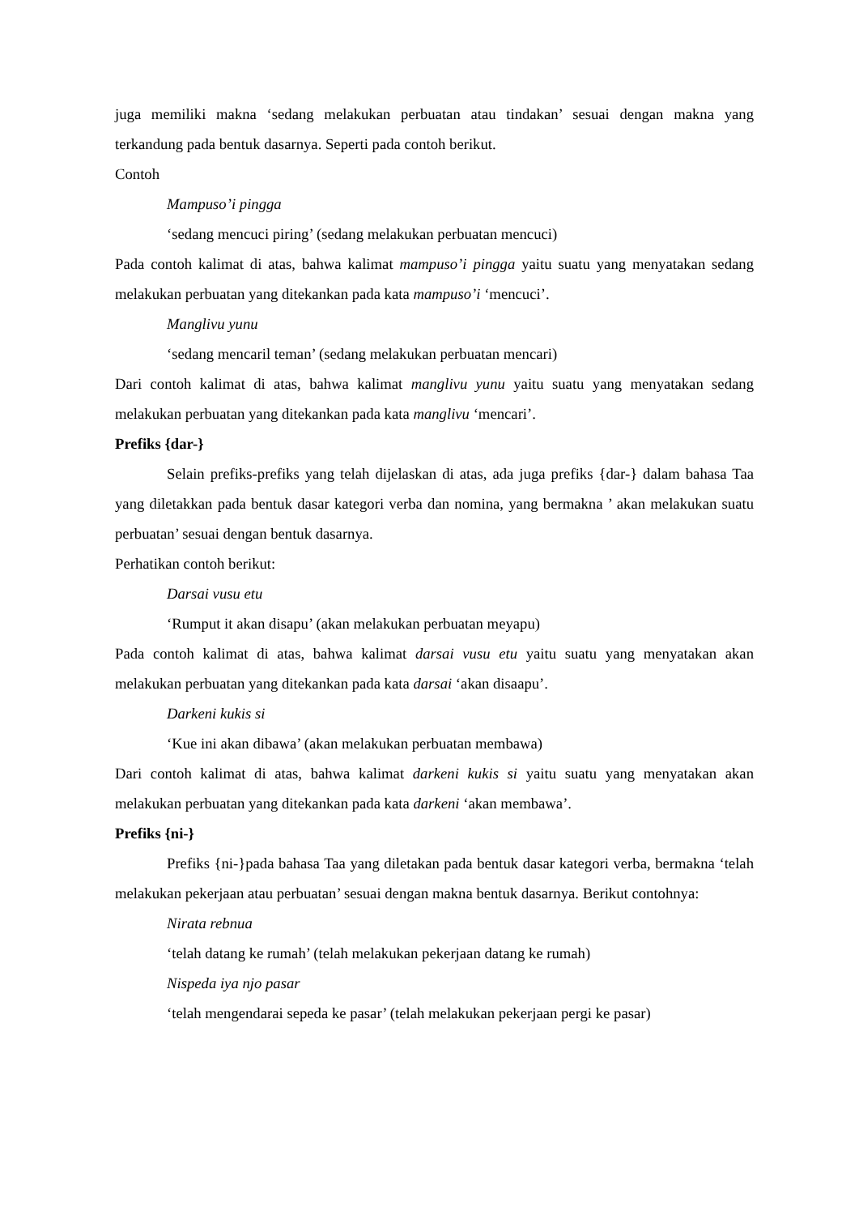juga memiliki makna ‘sedang melakukan perbuatan atau tindakan’ sesuai dengan makna yang terkandung pada bentuk dasarnya. Seperti pada contoh berikut.
Contoh
Mampuso’i pingga
‘sedang mencuci piring’ (sedang melakukan perbuatan mencuci)
Pada contoh kalimat di atas, bahwa kalimat mampuso’i pingga yaitu suatu yang menyatakan sedang melakukan perbuatan yang ditekankan pada kata mampuso’i ‘mencuci’.
Manglivu yunu
‘sedang mencaril teman’ (sedang melakukan perbuatan mencari)
Dari contoh kalimat di atas, bahwa kalimat manglivu yunu yaitu suatu yang menyatakan sedang melakukan perbuatan yang ditekankan pada kata manglivu ‘mencari’.
Prefiks {dar-}
Selain prefiks-prefiks yang telah dijelaskan di atas, ada juga prefiks {dar-} dalam bahasa Taa yang diletakkan pada bentuk dasar kategori verba dan nomina, yang bermakna ’ akan melakukan suatu perbuatan’ sesuai dengan bentuk dasarnya.
Perhatikan contoh berikut:
Darsai vusu etu
‘Rumput it akan disapu’ (akan melakukan perbuatan meyapu)
Pada contoh kalimat di atas, bahwa kalimat darsai vusu etu yaitu suatu yang menyatakan akan melakukan perbuatan yang ditekankan pada kata darsai ‘akan disaapu’.
Darkeni kukis si
‘Kue ini akan dibawa’ (akan melakukan perbuatan membawa)
Dari contoh kalimat di atas, bahwa kalimat darkeni kukis si yaitu suatu yang menyatakan akan melakukan perbuatan yang ditekankan pada kata darkeni ‘akan membawa’.
Prefiks {ni-}
Prefiks {ni-}pada bahasa Taa yang diletakan pada bentuk dasar kategori verba, bermakna ‘telah melakukan pekerjaan atau perbuatan’ sesuai dengan makna bentuk dasarnya. Berikut contohnya:
Nirata rebnua
‘telah datang ke rumah’ (telah melakukan pekerjaan datang ke rumah)
Nispeda iya njo pasar
‘telah mengendarai sepeda ke pasar’ (telah melakukan pekerjaan pergi ke pasar)